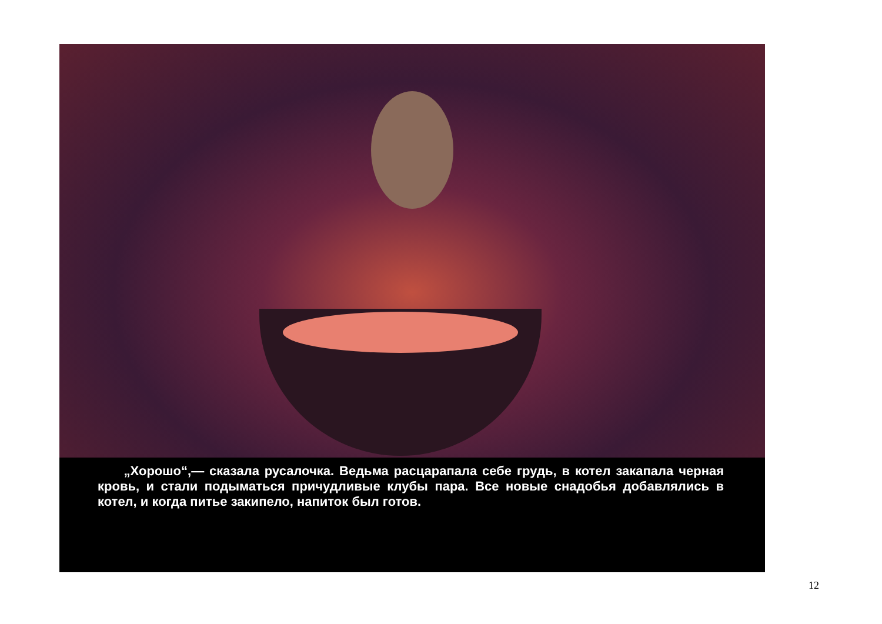„Хорошо“,— сказала русалочка. Ведьма расцарапала себе грудь, в котел закапала черная кровь, и стали подыматься причудливые клубы пара. Все новые снадобья добавлялись в котел, и когда питье закипело, напиток был готов.
12